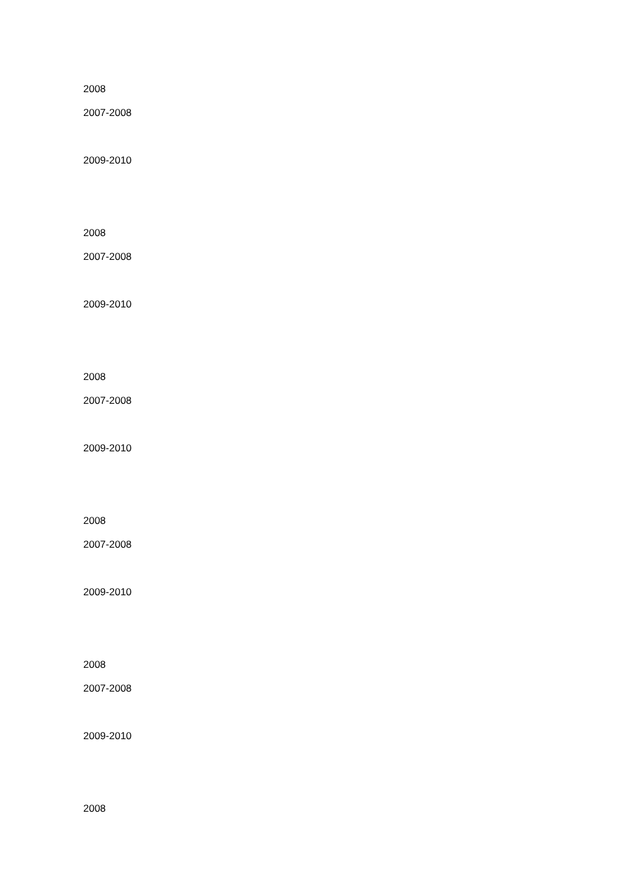2008
2007-2008
2009-2010
2008
2007-2008
2009-2010
2008
2007-2008
2009-2010
2008
2007-2008
2009-2010
2008
2007-2008
2009-2010
2008